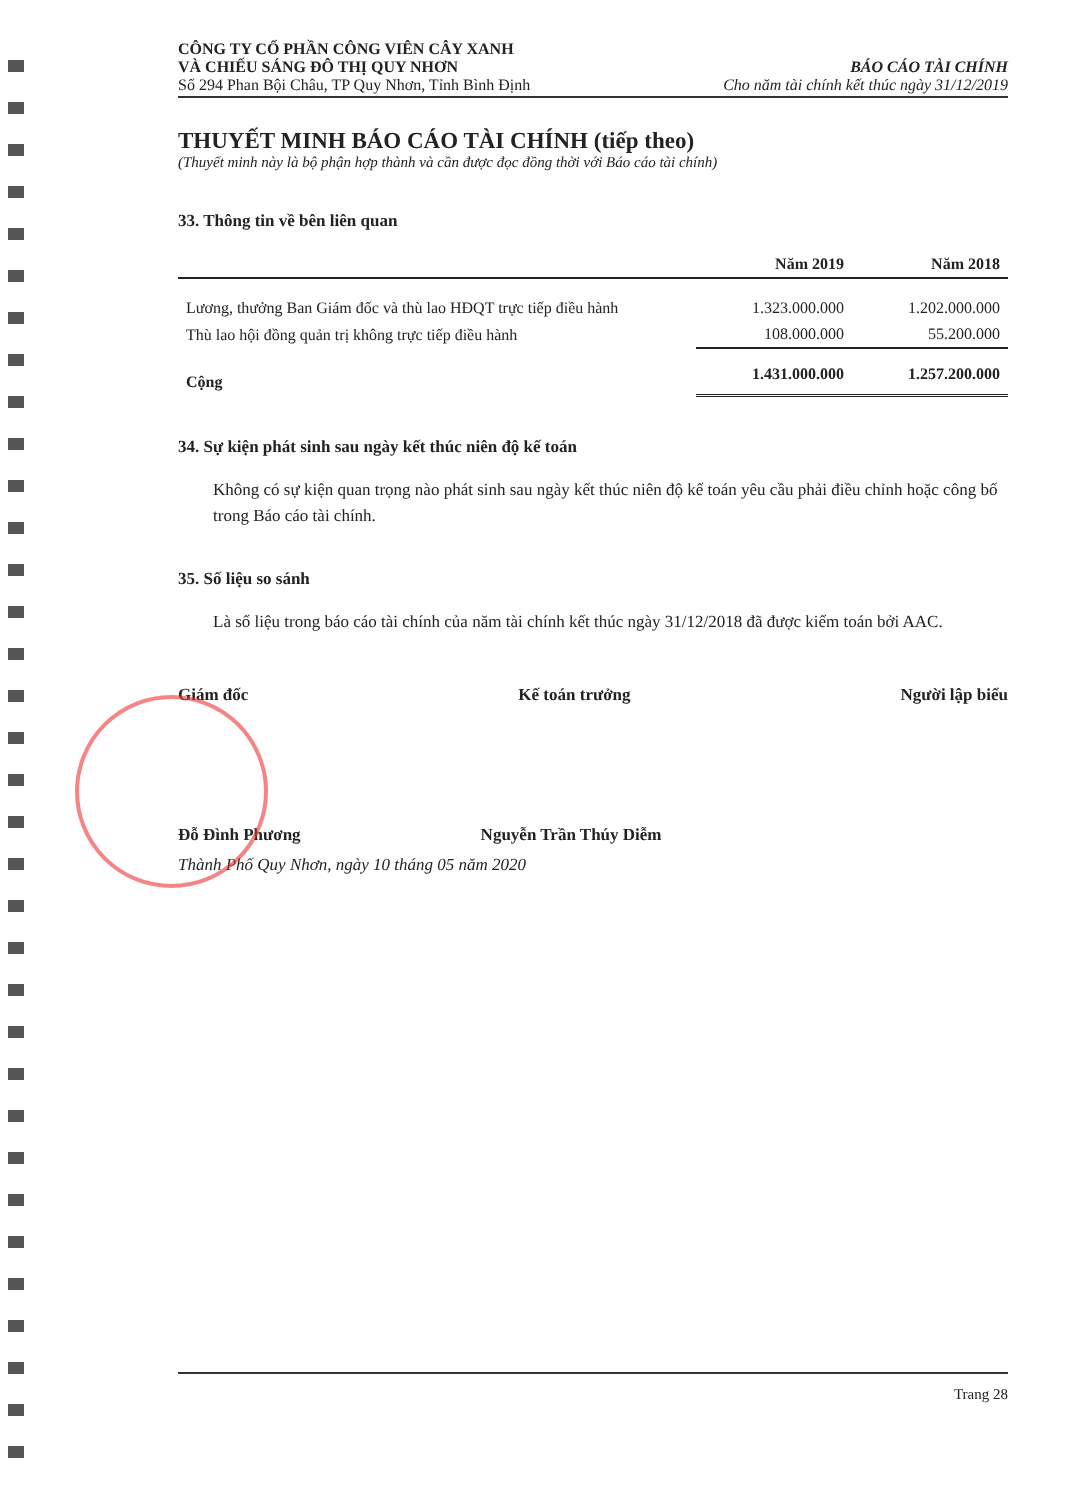CÔNG TY CỔ PHẦN CÔNG VIÊN CÂY XANH
VÀ CHIẾU SÁNG ĐÔ THỊ QUY NHƠN
Số 294 Phan Bội Châu, TP Quy Nhơn, Tỉnh Bình Định
BÁO CÁO TÀI CHÍNH
Cho năm tài chính kết thúc ngày 31/12/2019
THUYẾT MINH BÁO CÁO TÀI CHÍNH (tiếp theo)
(Thuyết minh này là bộ phận hợp thành và cần được đọc đồng thời với Báo cáo tài chính)
33. Thông tin về bên liên quan
| | Năm 2019 | Năm 2018 |
| --- | --- | --- |
| Lương, thưởng Ban Giám đốc và thù lao HĐQT trực tiếp điều hành | 1.323.000.000 | 1.202.000.000 |
| Thù lao hội đồng quản trị không trực tiếp điều hành | 108.000.000 | 55.200.000 |
| Cộng | 1.431.000.000 | 1.257.200.000 |
34. Sự kiện phát sinh sau ngày kết thúc niên độ kế toán
Không có sự kiện quan trọng nào phát sinh sau ngày kết thúc niên độ kế toán yêu cầu phải điều chỉnh hoặc công bố trong Báo cáo tài chính.
35. Số liệu so sánh
Là số liệu trong báo cáo tài chính của năm tài chính kết thúc ngày 31/12/2018 đã được kiểm toán bởi AAC.
Giám đốc Kế toán trưởng Người lập biểu
Đỗ Đình Phương Nguyễn Trần Thúy Diễm
Thành Phố Quy Nhơn, ngày 10 tháng 05 năm 2020
Trang 28